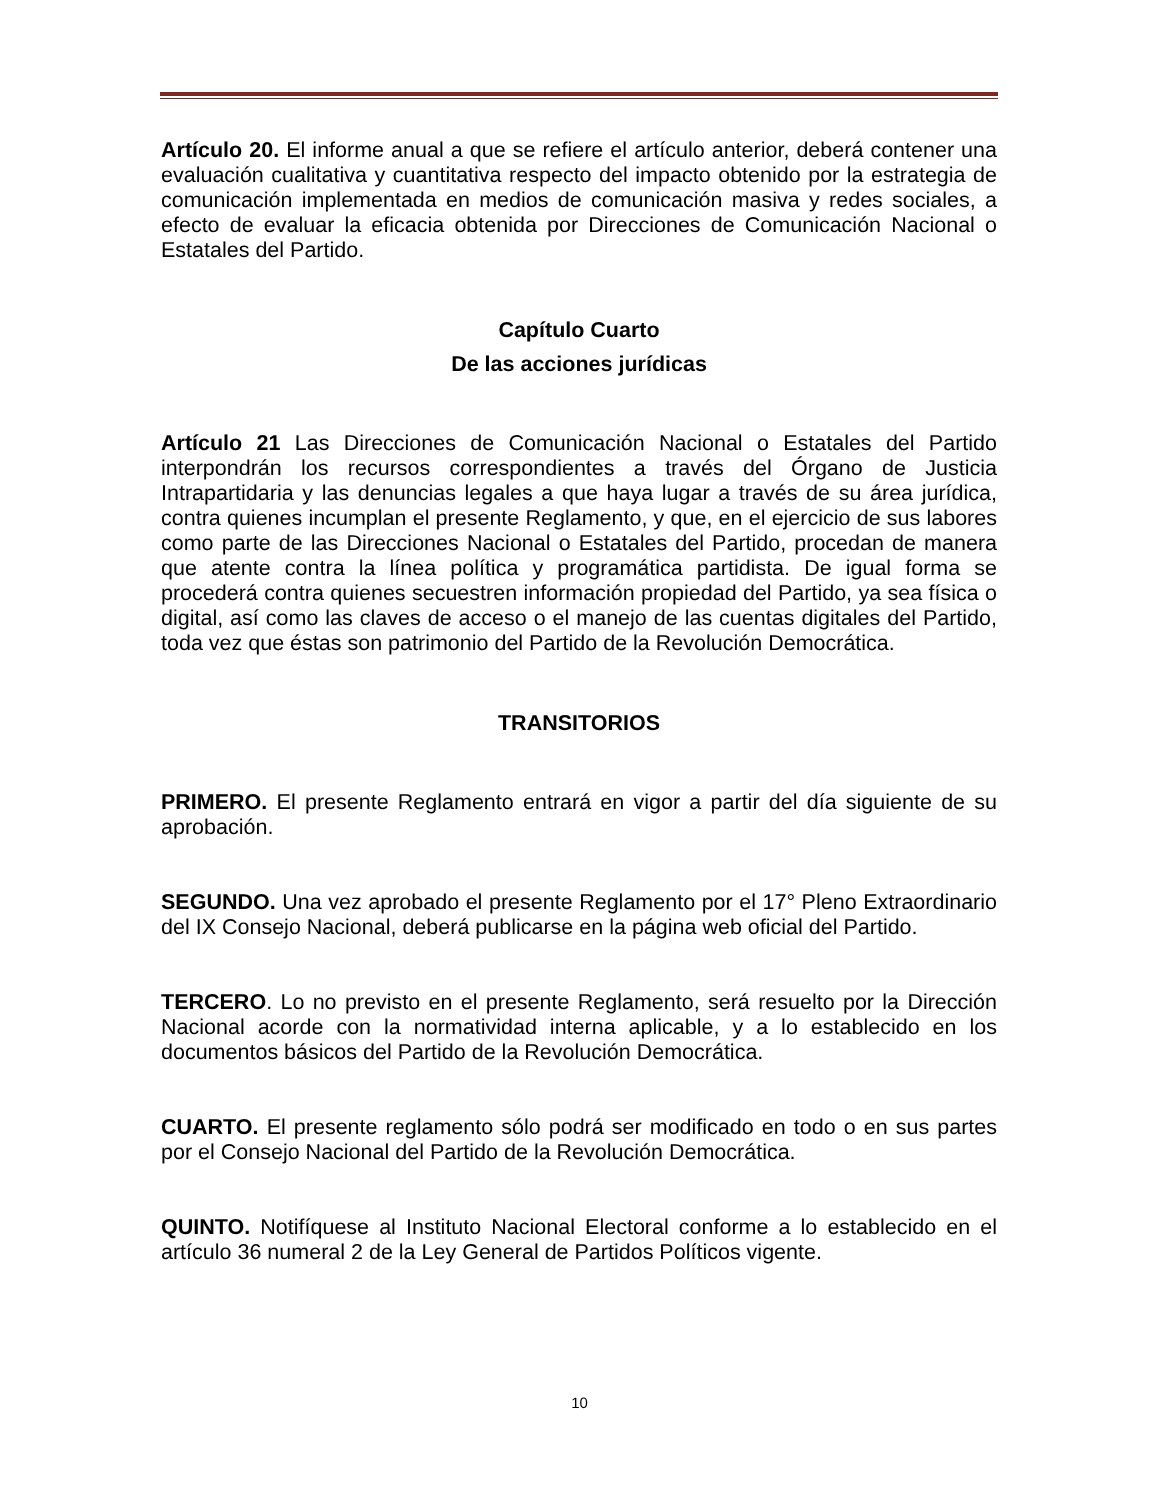Artículo 20. El informe anual a que se refiere el artículo anterior, deberá contener una evaluación cualitativa y cuantitativa respecto del impacto obtenido por la estrategia de comunicación implementada en medios de comunicación masiva y redes sociales, a efecto de evaluar la eficacia obtenida por Direcciones de Comunicación Nacional o Estatales del Partido.
Capítulo Cuarto
De las acciones jurídicas
Artículo 21 Las Direcciones de Comunicación Nacional o Estatales del Partido interpondrán los recursos correspondientes a través del Órgano de Justicia Intrapartidaria y las denuncias legales a que haya lugar a través de su área jurídica, contra quienes incumplan el presente Reglamento, y que, en el ejercicio de sus labores como parte de las Direcciones Nacional o Estatales del Partido, procedan de manera que atente contra la línea política y programática partidista. De igual forma se procederá contra quienes secuestren información propiedad del Partido, ya sea física o digital, así como las claves de acceso o el manejo de las cuentas digitales del Partido, toda vez que éstas son patrimonio del Partido de la Revolución Democrática.
TRANSITORIOS
PRIMERO. El presente Reglamento entrará en vigor a partir del día siguiente de su aprobación.
SEGUNDO. Una vez aprobado el presente Reglamento por el 17° Pleno Extraordinario del IX Consejo Nacional, deberá publicarse en la página web oficial del Partido.
TERCERO. Lo no previsto en el presente Reglamento, será resuelto por la Dirección Nacional acorde con la normatividad interna aplicable, y a lo establecido en los documentos básicos del Partido de la Revolución Democrática.
CUARTO. El presente reglamento sólo podrá ser modificado en todo o en sus partes por el Consejo Nacional del Partido de la Revolución Democrática.
QUINTO. Notifíquese al Instituto Nacional Electoral conforme a lo establecido en el artículo 36 numeral 2 de la Ley General de Partidos Políticos vigente.
10